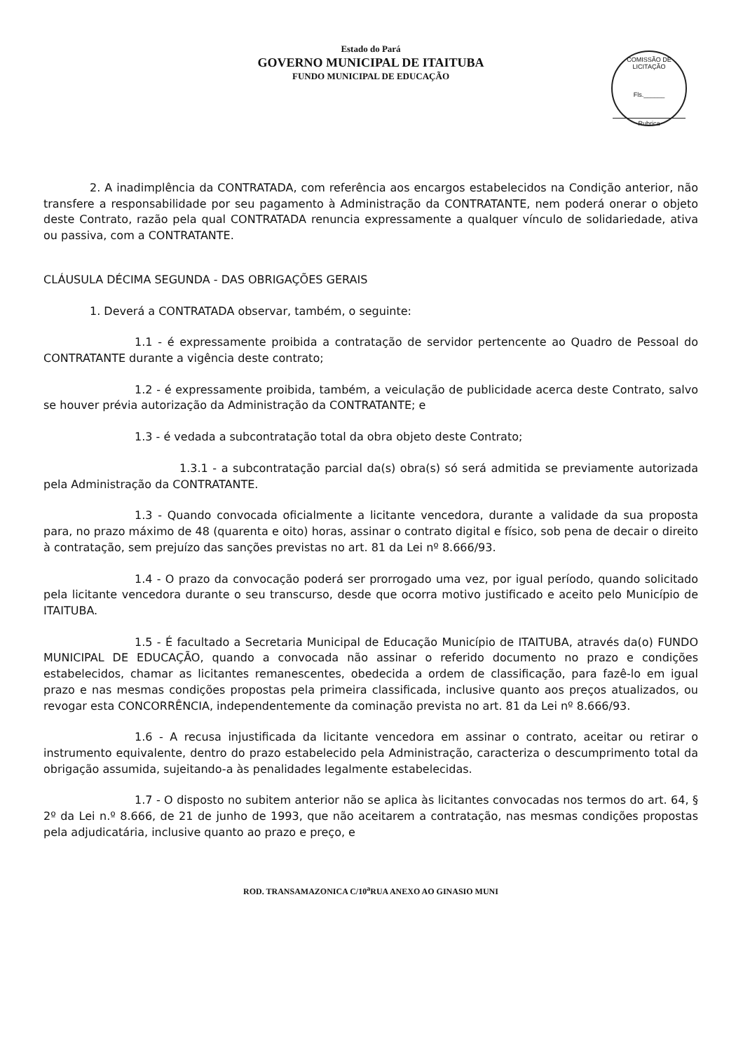Estado do Pará
GOVERNO MUNICIPAL DE ITAITUBA
FUNDO MUNICIPAL DE EDUCAÇÃO
COMISSÃO DE LICITAÇÃO
Fls.______
Rubrica
2. A inadimplência da CONTRATADA, com referência aos encargos estabelecidos na Condição anterior, não transfere a responsabilidade por seu pagamento à Administração da CONTRATANTE, nem poderá onerar o objeto deste Contrato, razão pela qual CONTRATADA renuncia expressamente a qualquer vínculo de solidariedade, ativa ou passiva, com a CONTRATANTE.
CLÁUSULA DÉCIMA SEGUNDA - DAS OBRIGAÇÕES GERAIS
1. Deverá a CONTRATADA observar, também, o seguinte:
1.1 - é expressamente proibida a contratação de servidor pertencente ao Quadro de Pessoal do CONTRATANTE durante a vigência deste contrato;
1.2 - é expressamente proibida, também, a veiculação de publicidade acerca deste Contrato, salvo se houver prévia autorização da Administração da CONTRATANTE; e
1.3 - é vedada a subcontratação total da obra objeto deste Contrato;
1.3.1 - a subcontratação parcial da(s) obra(s) só será admitida se previamente autorizada pela Administração da CONTRATANTE.
1.3 - Quando convocada oficialmente a licitante vencedora, durante a validade da sua proposta para, no prazo máximo de 48 (quarenta e oito) horas, assinar o contrato digital e físico, sob pena de decair o direito à contratação, sem prejuízo das sanções previstas no art. 81 da Lei nº 8.666/93.
1.4 - O prazo da convocação poderá ser prorrogado uma vez, por igual período, quando solicitado pela licitante vencedora durante o seu transcurso, desde que ocorra motivo justificado e aceito pelo Município de ITAITUBA.
1.5 - É facultado a Secretaria Municipal de Educação Município de ITAITUBA, através da(o) FUNDO MUNICIPAL DE EDUCAÇÃO, quando a convocada não assinar o referido documento no prazo e condições estabelecidos, chamar as licitantes remanescentes, obedecida a ordem de classificação, para fazê-lo em igual prazo e nas mesmas condições propostas pela primeira classificada, inclusive quanto aos preços atualizados, ou revogar esta CONCORRÊNCIA, independentemente da cominação prevista no art. 81 da Lei nº 8.666/93.
1.6 - A recusa injustificada da licitante vencedora em assinar o contrato, aceitar ou retirar o instrumento equivalente, dentro do prazo estabelecido pela Administração, caracteriza o descumprimento total da obrigação assumida, sujeitando-a às penalidades legalmente estabelecidas.
1.7 - O disposto no subitem anterior não se aplica às licitantes convocadas nos termos do art. 64, § 2º da Lei n.º 8.666, de 21 de junho de 1993, que não aceitarem a contratação, nas mesmas condições propostas pela adjudicatária, inclusive quanto ao prazo e preço, e
ROD. TRANSAMAZONICA C/10<sup>a</sup>RUA ANEXO AO GINASIO MUNI